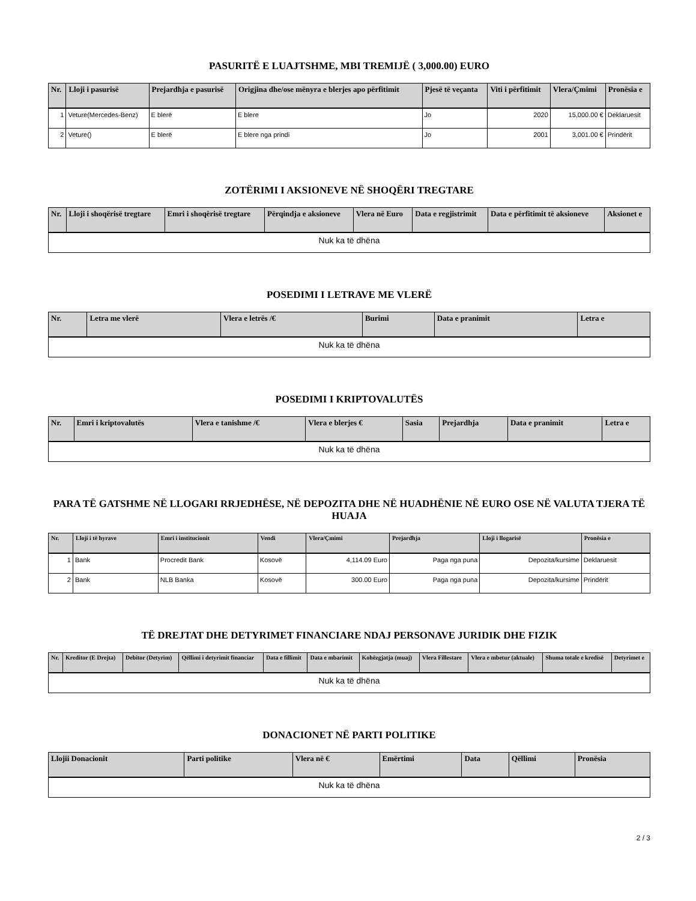PASURITË E LUAJTSHME, MBI TREMIJË ( 3,000.00) EURO
| Nr. | Lloji i pasurisë | Prejardhja e pasurisë | Origjina dhe/ose mënyra e blerjes apo përfitimit | Pjesë të veçanta | Viti i përfitimit | Vlera/Çmimi | Pronësia e |
| --- | --- | --- | --- | --- | --- | --- | --- |
| 1 | Veture(Mercedes-Benz) | E blerë | E blere | Jo | 2020 | 15,000.00 € | Deklaruesit |
| 2 | Veture() | E blerë | E blere nga prindi | Jo | 2001 | 3,001.00 € | Prindërit |
ZOTËRIMI I AKSIONEVE NË SHOQËRI TREGTARE
| Nr. | Lloji i shoqërisë tregtare | Emri i shoqërisë tregtare | Përqindja e aksioneve | Vlera në Euro | Data e regjistrimit | Data e përfitimit të aksioneve | Aksionet e |
| --- | --- | --- | --- | --- | --- | --- | --- |
| Nuk ka të dhëna | | | | | | | |
POSEDIMI I LETRAVE ME VLERË
| Nr. | Letra me vlerë | Vlera e letrës /€ | Burimi | Data e pranimit | Letra e |
| --- | --- | --- | --- | --- | --- |
| Nuk ka të dhëna | | | | | |
POSEDIMI I KRIPTOVALUTËS
| Nr. | Emri i kriptovalutës | Vlera e tanishme /€ | Vlera e blerjes € | Sasia | Prejardhja | Data e pranimit | Letra e |
| --- | --- | --- | --- | --- | --- | --- | --- |
| Nuk ka të dhëna | | | | | | | |
PARA TË GATSHME NË LLOGARI RRJEDHËSE, NË DEPOZITA DHE NË HUADHËNIE NË EURO OSE NË VALUTA TJERA TË HUAJA
| Nr. | Lloji i të hyrave | Emri i institucionit | Vendi | Vlera/Çmimi | Prejardhja | Lloji i llogarisë | Pronësia e |
| --- | --- | --- | --- | --- | --- | --- | --- |
| 1 | Bank | Procredit Bank | Kosovë | 4,114.09 Euro | Paga nga puna | Depozita/kursime | Deklaruesit |
| 2 | Bank | NLB Banka | Kosovë | 300.00 Euro | Paga nga puna | Depozita/kursime | Prindërit |
TË DREJTAT DHE DETYRIMET FINANCIARE NDAJ PERSONAVE JURIDIK DHE FIZIK
| Nr. | Kreditor (E Drejta) | Debitor (Detyrim) | Qëllimi i detyrimit financiar | Data e fillimit | Data e mbarimit | Kohëzgjatja (muaj) | Vlera Fillestare | Vlera e mbetur (aktuale) | Shuma totale e kredisë | Detyrimet e |
| --- | --- | --- | --- | --- | --- | --- | --- | --- | --- | --- |
| Nuk ka të dhëna | | | | | | | | | | |
DONACIONET NË PARTI POLITIKE
| Llojii Donacionit | Parti politike | Vlera në € | Emërtimi | Data | Qëllimi | Pronësia |
| --- | --- | --- | --- | --- | --- | --- |
| Nuk ka të dhëna | | | | | | |
2 / 3